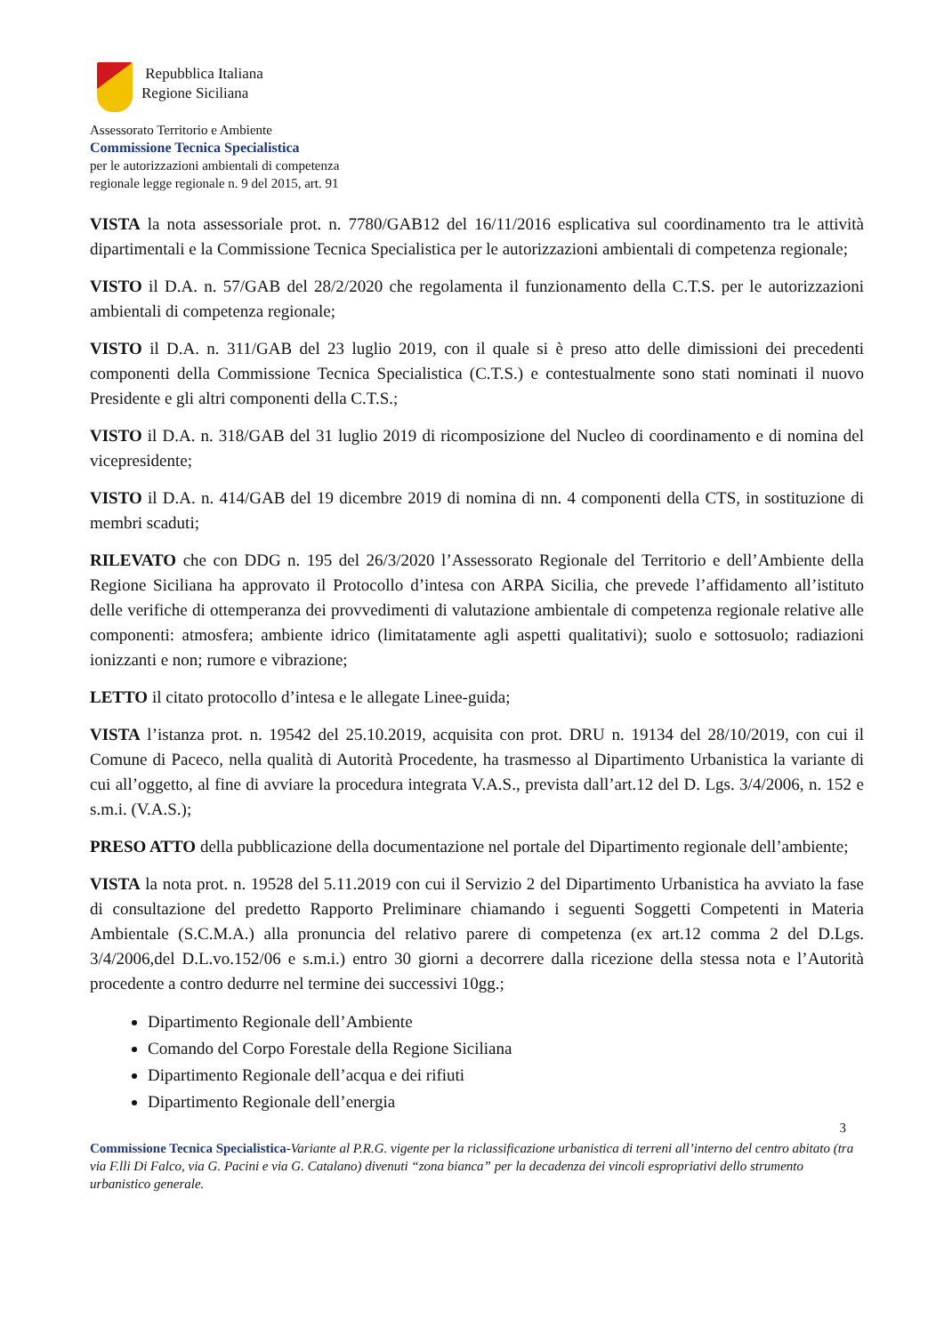Repubblica Italiana
Regione Siciliana
Assessorato Territorio e Ambiente
Commissione Tecnica Specialistica
per le autorizzazioni ambientali di competenza
regionale legge regionale n. 9 del 2015, art. 91
VISTA la nota assessoriale prot. n. 7780/GAB12 del 16/11/2016 esplicativa sul coordinamento tra le attività dipartimentali e la Commissione Tecnica Specialistica per le autorizzazioni ambientali di competenza regionale;
VISTO il D.A. n. 57/GAB del 28/2/2020 che regolamenta il funzionamento della C.T.S. per le autorizzazioni ambientali di competenza regionale;
VISTO il D.A. n. 311/GAB del 23 luglio 2019, con il quale si è preso atto delle dimissioni dei precedenti componenti della Commissione Tecnica Specialistica (C.T.S.) e contestualmente sono stati nominati il nuovo Presidente e gli altri componenti della C.T.S.;
VISTO il D.A. n. 318/GAB del 31 luglio 2019 di ricomposizione del Nucleo di coordinamento e di nomina del vicepresidente;
VISTO il D.A. n. 414/GAB del 19 dicembre 2019 di nomina di nn. 4 componenti della CTS, in sostituzione di membri scaduti;
RILEVATO che con DDG n. 195 del 26/3/2020 l’Assessorato Regionale del Territorio e dell’Ambiente della Regione Siciliana ha approvato il Protocollo d’intesa con ARPA Sicilia, che prevede l’affidamento all’istituto delle verifiche di ottemperanza dei provvedimenti di valutazione ambientale di competenza regionale relative alle componenti: atmosfera; ambiente idrico (limitatamente agli aspetti qualitativi); suolo e sottosuolo; radiazioni ionizzanti e non; rumore e vibrazione;
LETTO il citato protocollo d’intesa e le allegate Linee-guida;
VISTA l’istanza prot. n. 19542 del 25.10.2019, acquisita con prot. DRU n. 19134 del 28/10/2019, con cui il Comune di Paceco, nella qualità di Autorità Procedente, ha trasmesso al Dipartimento Urbanistica la variante di cui all’oggetto, al fine di avviare la procedura integrata V.A.S., prevista dall’art.12 del D. Lgs. 3/4/2006, n. 152 e s.m.i. (V.A.S.);
PRESO ATTO della pubblicazione della documentazione nel portale del Dipartimento regionale dell’ambiente;
VISTA la nota prot. n. 19528 del 5.11.2019 con cui il Servizio 2 del Dipartimento Urbanistica ha avviato la fase di consultazione del predetto Rapporto Preliminare chiamando i seguenti Soggetti Competenti in Materia Ambientale (S.C.M.A.) alla pronuncia del relativo parere di competenza (ex art.12 comma 2 del D.Lgs. 3/4/2006,del D.L.vo.152/06 e s.m.i.) entro 30 giorni a decorrere dalla ricezione della stessa nota e l’Autorità procedente a contro dedurre nel termine dei successivi 10gg.;
Dipartimento Regionale dell’Ambiente
Comando del Corpo Forestale della Regione Siciliana
Dipartimento Regionale dell’acqua e dei rifiuti
Dipartimento Regionale dell’energia
3
Commissione Tecnica Specialistica-Variante al P.R.G. vigente per la riclassificazione urbanistica di terreni all’interno del centro abitato (tra via F.lli Di Falco, via G. Pacini e via G. Catalano) divenuti “zona bianca” per la decadenza dei vincoli espropriativi dello strumento urbanistico generale.